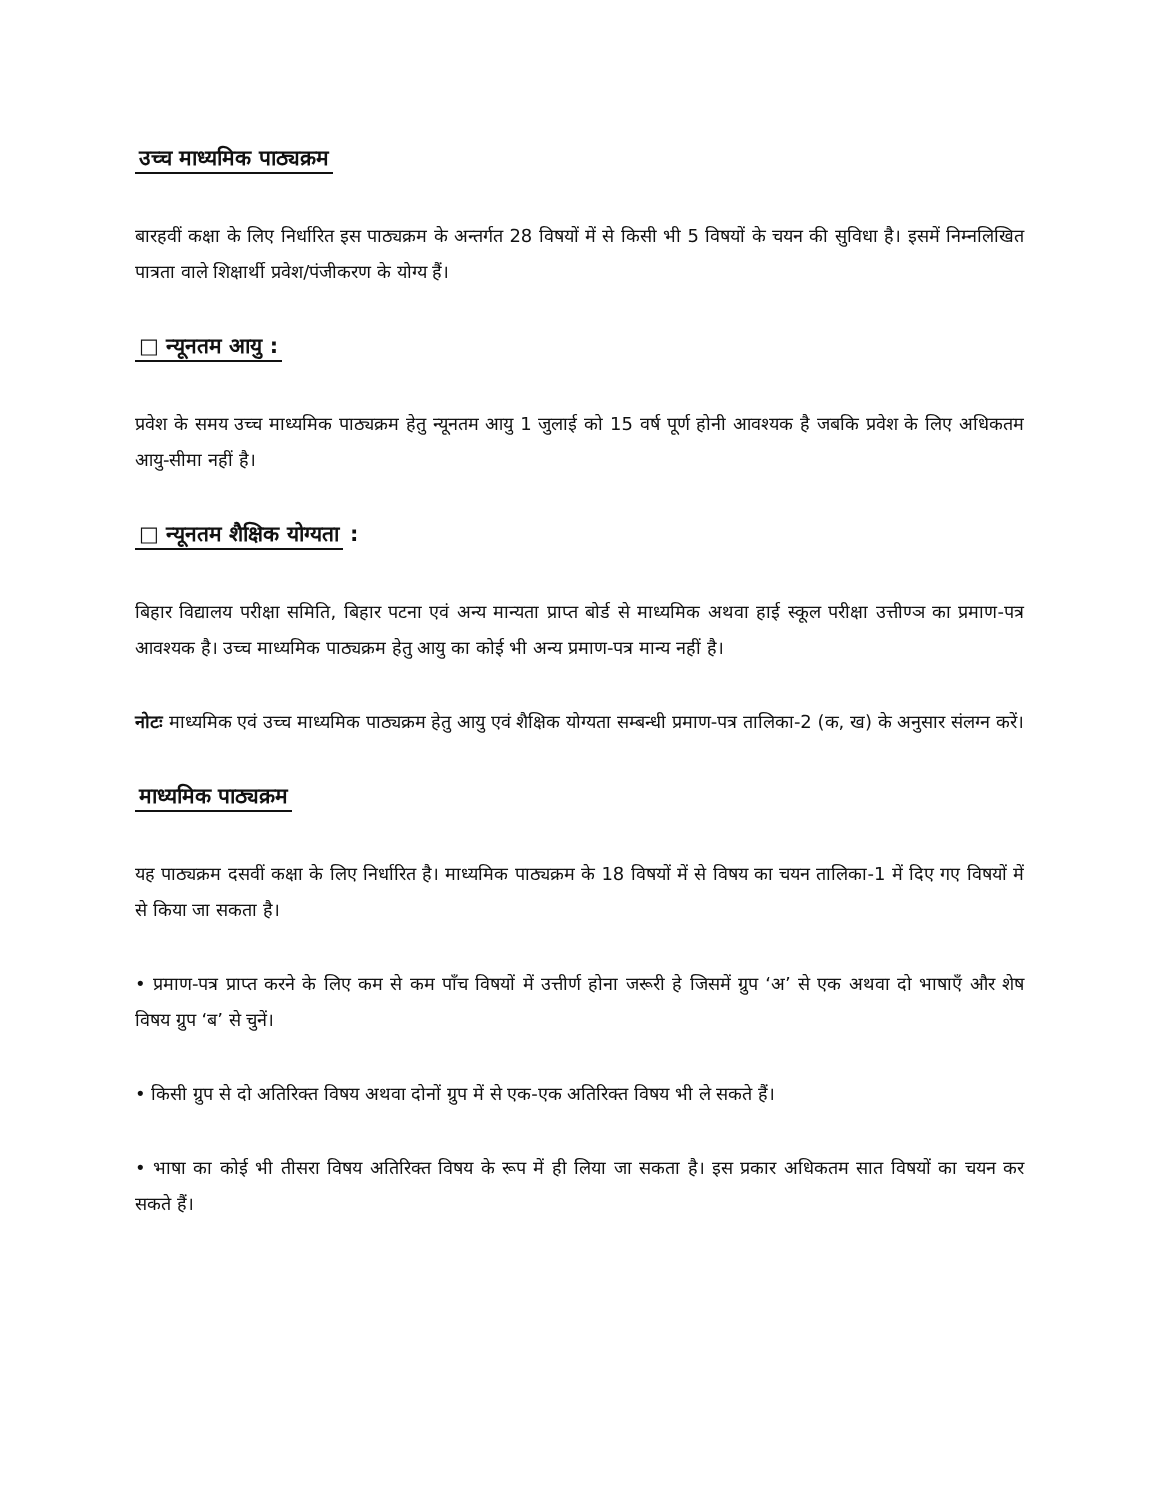उच्च माध्यमिक पाठ्यक्रम
बारहवीं कक्षा के लिए निर्धारित इस पाठ्यक्रम के अन्तर्गत 28 विषयों में से किसी भी 5 विषयों के चयन की सुविधा है। इसमें निम्नलिखित पात्रता वाले शिक्षार्थी प्रवेश/पंजीकरण के योग्य हैं।
□ न्यूनतम आयु :
प्रवेश के समय उच्च माध्यमिक पाठ्यक्रम हेतु न्यूनतम आयु 1 जुलाई को 15 वर्ष पूर्ण होनी आवश्यक है जबकि प्रवेश के लिए अधिकतम आयु-सीमा नहीं है।
□ न्यूनतम शैक्षिक योग्यता :
बिहार विद्यालय परीक्षा समिति, बिहार पटना एवं अन्य मान्यता प्राप्त बोर्ड से माध्यमिक अथवा हाई स्कूल परीक्षा उत्तीण्ञ का प्रमाण-पत्र आवश्यक है। उच्च माध्यमिक पाठ्यक्रम हेतु आयु का कोई भी अन्य प्रमाण-पत्र मान्य नहीं है।
नोटः माध्यमिक एवं उच्च माध्यमिक पाठ्यक्रम हेतु आयु एवं शैक्षिक योग्यता सम्बन्धी प्रमाण-पत्र तालिका-2 (क, ख) के अनुसार संलग्न करें।
माध्यमिक पाठ्यक्रम
यह पाठ्यक्रम दसवीं कक्षा के लिए निर्धारित है। माध्यमिक पाठ्यक्रम के 18 विषयों में से विषय का चयन तालिका-1 में दिए गए विषयों में से किया जा सकता है।
• प्रमाण-पत्र प्राप्त करने के लिए कम से कम पाँच विषयों में उत्तीर्ण होना जरूरी हे जिसमें ग्रुप ‘अ’ से एक अथवा दो भाषाएँ और शेष विषय ग्रुप ‘ब’ से चुनें।
• किसी ग्रुप से दो अतिरिक्त विषय अथवा दोनों ग्रुप में से एक-एक अतिरिक्त विषय भी ले सकते हैं।
• भाषा का कोई भी तीसरा विषय अतिरिक्त विषय के रूप में ही लिया जा सकता है। इस प्रकार अधिकतम सात विषयों का चयन कर सकते हैं।